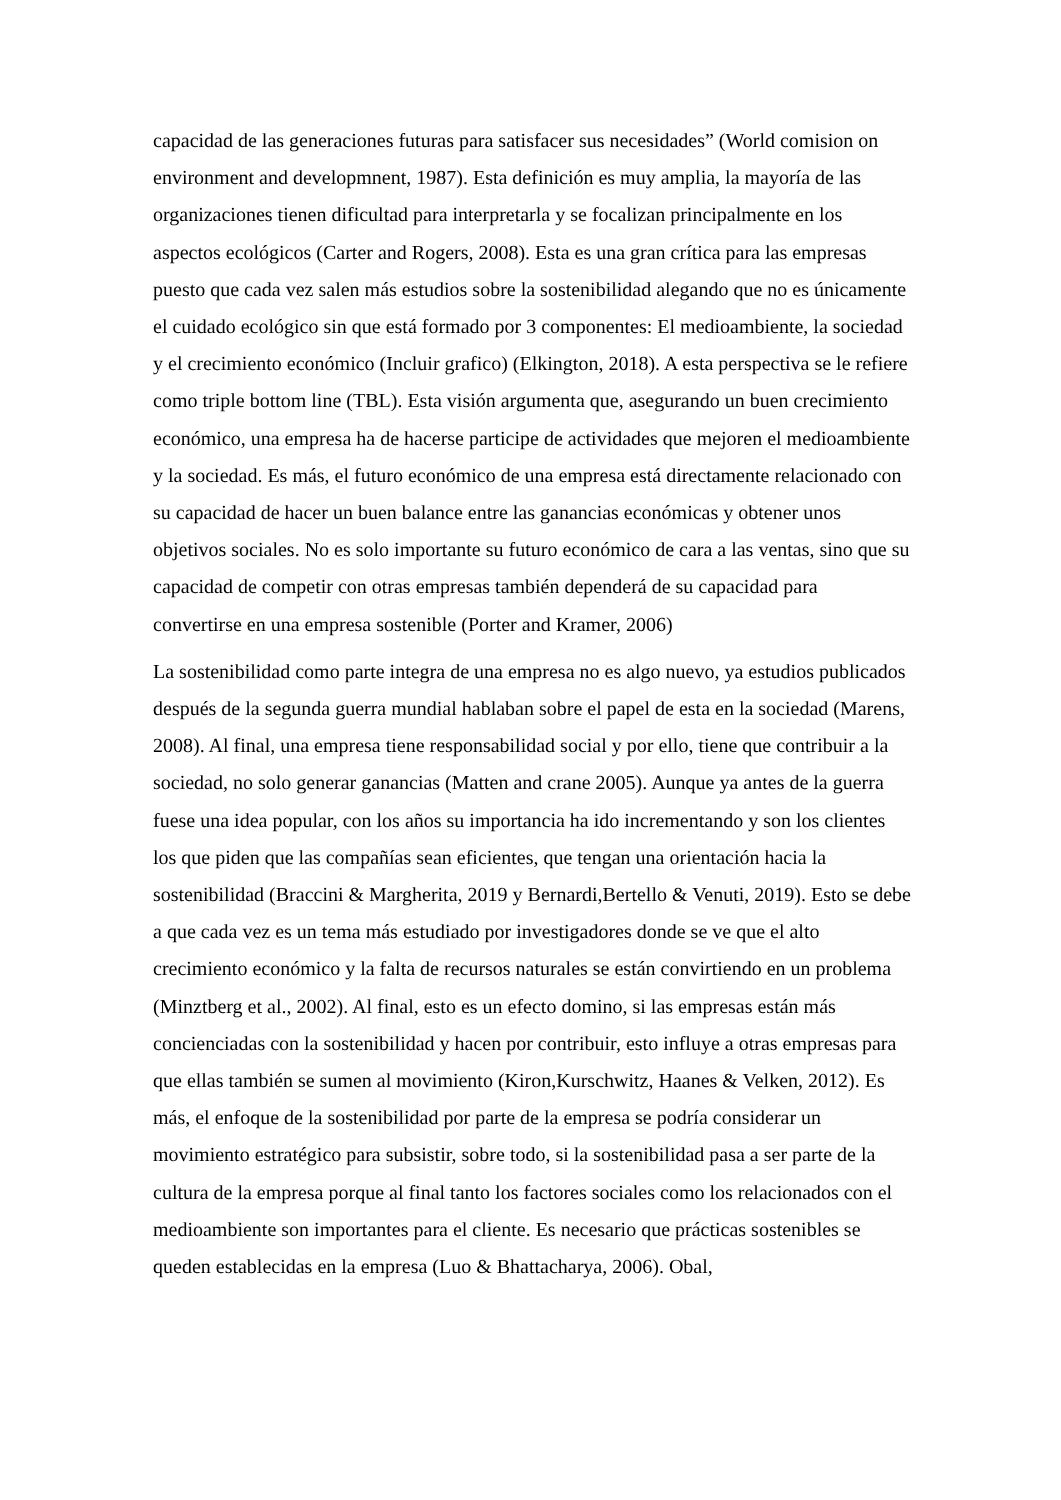capacidad de las generaciones futuras para satisfacer sus necesidades” (World comision on environment and developmnent, 1987). Esta definición es muy amplia, la mayoría de las organizaciones tienen dificultad para interpretarla y se focalizan principalmente en los aspectos ecológicos (Carter and Rogers, 2008). Esta es una gran crítica para las empresas puesto que cada vez salen más estudios sobre la sostenibilidad alegando que no es únicamente el cuidado ecológico sin que está formado por 3 componentes: El medioambiente, la sociedad y el crecimiento económico (Incluir grafico) (Elkington, 2018). A esta perspectiva se le refiere como triple bottom line (TBL). Esta visión argumenta que, asegurando un buen crecimiento económico, una empresa ha de hacerse participe de actividades que mejoren el medioambiente y la sociedad. Es más, el futuro económico de una empresa está directamente relacionado con su capacidad de hacer un buen balance entre las ganancias económicas y obtener unos objetivos sociales. No es solo importante su futuro económico de cara a las ventas, sino que su capacidad de competir con otras empresas también dependerá de su capacidad para convertirse en una empresa sostenible (Porter and Kramer, 2006)
La sostenibilidad como parte integra de una empresa no es algo nuevo, ya estudios publicados después de la segunda guerra mundial hablaban sobre el papel de esta en la sociedad (Marens, 2008). Al final, una empresa tiene responsabilidad social y por ello, tiene que contribuir a la sociedad, no solo generar ganancias (Matten and crane 2005). Aunque ya antes de la guerra fuese una idea popular, con los años su importancia ha ido incrementando y son los clientes los que piden que las compañías sean eficientes, que tengan una orientación hacia la sostenibilidad (Braccini & Margherita, 2019 y Bernardi,Bertello & Venuti, 2019). Esto se debe a que cada vez es un tema más estudiado por investigadores donde se ve que el alto crecimiento económico y la falta de recursos naturales se están convirtiendo en un problema (Minztberg et al., 2002). Al final, esto es un efecto domino, si las empresas están más concienciadas con la sostenibilidad y hacen por contribuir, esto influye a otras empresas para que ellas también se sumen al movimiento (Kiron,Kurschwitz, Haanes & Velken, 2012). Es más, el enfoque de la sostenibilidad por parte de la empresa se podría considerar un movimiento estratégico para subsistir, sobre todo, si la sostenibilidad pasa a ser parte de la cultura de la empresa porque al final tanto los factores sociales como los relacionados con el medioambiente son importantes para el cliente. Es necesario que prácticas sostenibles se queden establecidas en la empresa (Luo & Bhattacharya, 2006). Obal,